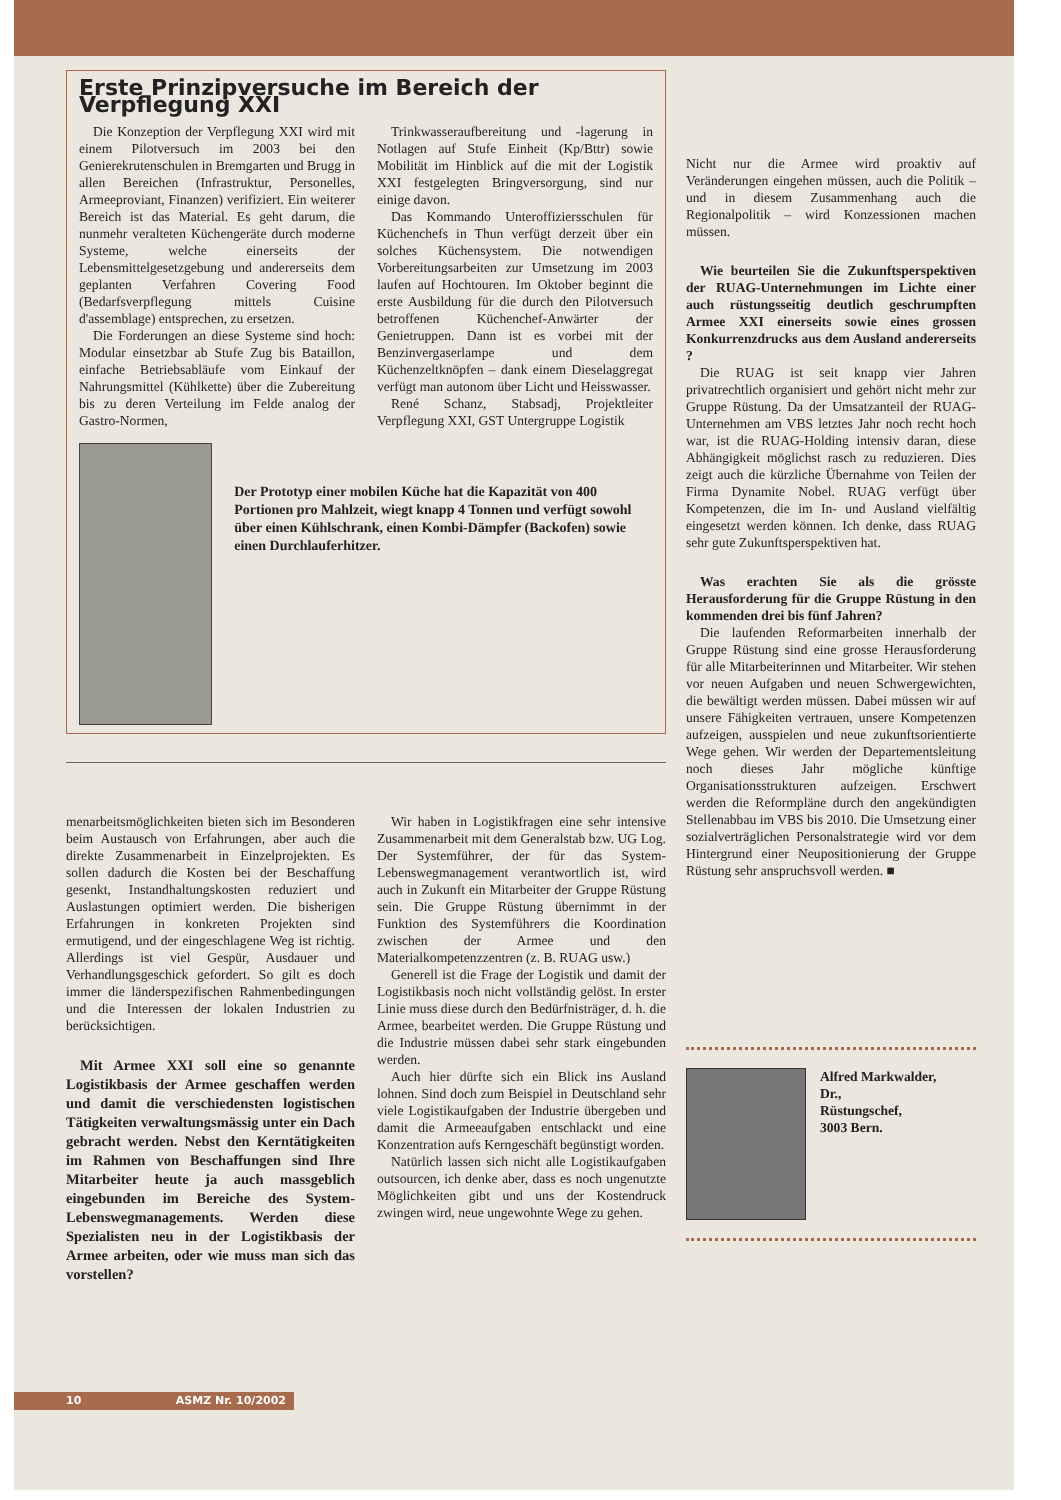Erste Prinzipversuche im Bereich der Verpflegung XXI
Die Konzeption der Verpflegung XXI wird mit einem Pilotversuch im 2003 bei den Genierekrutenschulen in Bremgarten und Brugg in allen Bereichen (Infrastruktur, Personelles, Armeeproviant, Finanzen) verifiziert. Ein weiterer Bereich ist das Material. Es geht darum, die nunmehr veralteten Küchengeräte durch moderne Systeme, welche einerseits der Lebensmittelgesetzgebung und andererseits dem geplanten Verfahren Covering Food (Bedarfsverpflegung mittels Cuisine d'assemblage) entsprechen, zu ersetzen.
Die Forderungen an diese Systeme sind hoch: Modular einsetzbar ab Stufe Zug bis Bataillon, einfache Betriebsabläufe vom Einkauf der Nahrungsmittel (Kühlkette) über die Zubereitung bis zu deren Verteilung im Felde analog der Gastro-Normen,
Trinkwasseraufbereitung und -lagerung in Notlagen auf Stufe Einheit (Kp/Bttr) sowie Mobilität im Hinblick auf die mit der Logistik XXI festgelegten Bringversorgung, sind nur einige davon.
Das Kommando Unteroffiziersschulen für Küchenchefs in Thun verfügt derzeit über ein solches Küchensystem. Die notwendigen Vorbereitungsarbeiten zur Umsetzung im 2003 laufen auf Hochtouren. Im Oktober beginnt die erste Ausbildung für die durch den Pilotversuch betroffenen Küchenchef-Anwärter der Genietruppen. Dann ist es vorbei mit der Benzinvergaserlampe und dem Küchenzeltknöpfen – dank einem Dieselaggregat verfügt man autonom über Licht und Heisswasser.
René Schanz, Stabsadj, Projektleiter Verpflegung XXI, GST Untergruppe Logistik
Der Prototyp einer mobilen Küche hat die Kapazität von 400 Portionen pro Mahlzeit, wiegt knapp 4 Tonnen und verfügt sowohl über einen Kühlschrank, einen Kombi-Dämpfer (Backofen) sowie einen Durchlauferhitzer.
menarbeitsmöglichkeiten bieten sich im Besonderen beim Austausch von Erfahrungen, aber auch die direkte Zusammenarbeit in Einzelprojekten. Es sollen dadurch die Kosten bei der Beschaffung gesenkt, Instandhaltungskosten reduziert und Auslastungen optimiert werden. Die bisherigen Erfahrungen in konkreten Projekten sind ermutigend, und der eingeschlagene Weg ist richtig. Allerdings ist viel Gespür, Ausdauer und Verhandlungsgeschick gefordert. So gilt es doch immer die länderspezifischen Rahmenbedingungen und die Interessen der lokalen Industrien zu berücksichtigen.
Mit Armee XXI soll eine so genannte Logistikbasis der Armee geschaffen werden und damit die verschiedensten logistischen Tätigkeiten verwaltungsmässig unter ein Dach gebracht werden. Nebst den Kerntätigkeiten im Rahmen von Beschaffungen sind Ihre Mitarbeiter heute ja auch massgeblich eingebunden im Bereiche des System-Lebenswegmanagements. Werden diese Spezialisten neu in der Logistikbasis der Armee arbeiten, oder wie muss man sich das vorstellen?
Wir haben in Logistikfragen eine sehr intensive Zusammenarbeit mit dem Generalstab bzw. UG Log. Der Systemführer, der für das System-Lebenswegmanagement verantwortlich ist, wird auch in Zukunft ein Mitarbeiter der Gruppe Rüstung sein. Die Gruppe Rüstung übernimmt in der Funktion des Systemführers die Koordination zwischen der Armee und den Materialkompetenzzentren (z. B. RUAG usw.)
Generell ist die Frage der Logistik und damit der Logistikbasis noch nicht vollständig gelöst. In erster Linie muss diese durch den Bedürfnisträger, d. h. die Armee, bearbeitet werden. Die Gruppe Rüstung und die Industrie müssen dabei sehr stark eingebunden werden.
Auch hier dürfte sich ein Blick ins Ausland lohnen. Sind doch zum Beispiel in Deutschland sehr viele Logistikaufgaben der Industrie übergeben und damit die Armeeaufgaben entschlackt und eine Konzentration aufs Kerngeschäft begünstigt worden.
Natürlich lassen sich nicht alle Logistikaufgaben outsourcen, ich denke aber, dass es noch ungenutzte Möglichkeiten gibt und uns der Kostendruck zwingen wird, neue ungewohnte Wege zu gehen.
Nicht nur die Armee wird proaktiv auf Veränderungen eingehen müssen, auch die Politik – und in diesem Zusammenhang auch die Regionalpolitik – wird Konzessionen machen müssen.
Wie beurteilen Sie die Zukunftsperspektiven der RUAG-Unternehmungen im Lichte einer auch rüstungsseitig deutlich geschrumpften Armee XXI einerseits sowie eines grossen Konkurrenzdrucks aus dem Ausland andererseits ?
Die RUAG ist seit knapp vier Jahren privatrechtlich organisiert und gehört nicht mehr zur Gruppe Rüstung. Da der Umsatzanteil der RUAG-Unternehmen am VBS letztes Jahr noch recht hoch war, ist die RUAG-Holding intensiv daran, diese Abhängigkeit möglichst rasch zu reduzieren. Dies zeigt auch die kürzliche Übernahme von Teilen der Firma Dynamite Nobel. RUAG verfügt über Kompetenzen, die im In- und Ausland vielfältig eingesetzt werden können. Ich denke, dass RUAG sehr gute Zukunftsperspektiven hat.
Was erachten Sie als die grösste Herausforderung für die Gruppe Rüstung in den kommenden drei bis fünf Jahren?
Die laufenden Reformarbeiten innerhalb der Gruppe Rüstung sind eine grosse Herausforderung für alle Mitarbeiterinnen und Mitarbeiter. Wir stehen vor neuen Aufgaben und neuen Schwergewichten, die bewältigt werden müssen. Dabei müssen wir auf unsere Fähigkeiten vertrauen, unsere Kompetenzen aufzeigen, ausspielen und neue zukunftsorientierte Wege gehen. Wir werden der Departementsleitung noch dieses Jahr mögliche künftige Organisationsstrukturen aufzeigen. Erschwert werden die Reformpläne durch den angekündigten Stellenabbau im VBS bis 2010. Die Umsetzung einer sozialverträglichen Personalstrategie wird vor dem Hintergrund einer Neupositionierung der Gruppe Rüstung sehr anspruchsvoll werden. ■
Alfred Markwalder,
Dr.,
Rüstungschef,
3003 Bern.
10 ASMZ Nr. 10/2002